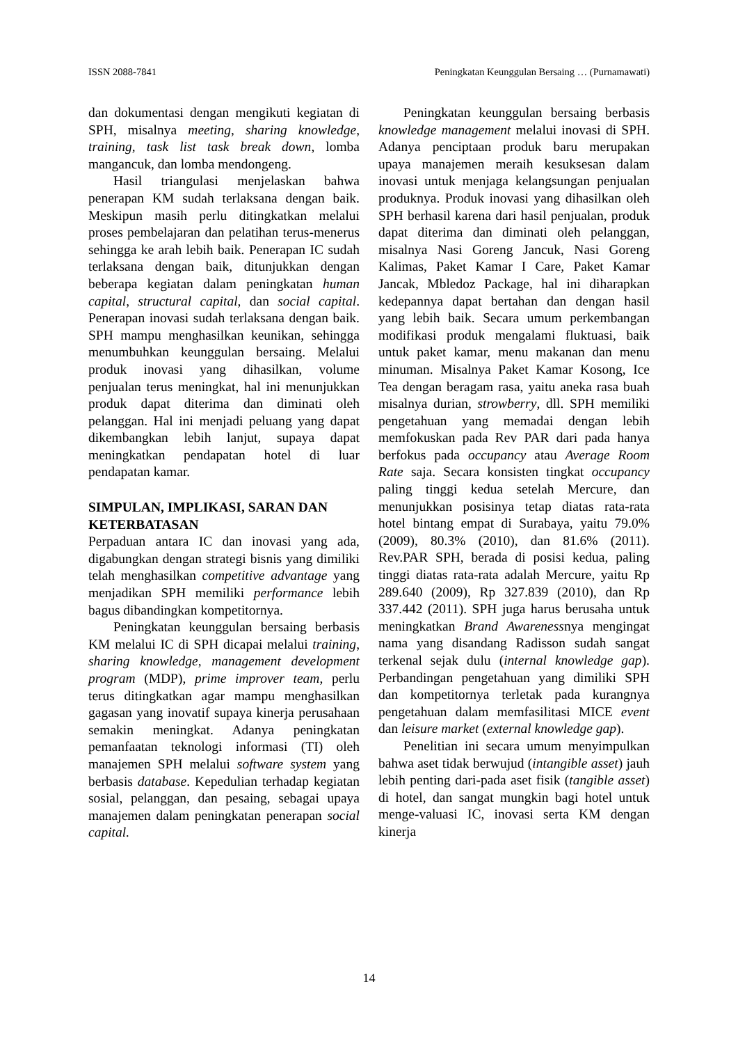ISSN 2088-7841 Peningkatan Keunggulan Bersaing … (Purnamawati)
dan dokumentasi dengan mengikuti kegiatan di SPH, misalnya meeting, sharing knowledge, training, task list task break down, lomba mangancuk, dan lomba mendongeng.
Hasil triangulasi menjelaskan bahwa penerapan KM sudah terlaksana dengan baik. Meskipun masih perlu ditingkatkan melalui proses pembelajaran dan pelatihan terus-menerus sehingga ke arah lebih baik. Penerapan IC sudah terlaksana dengan baik, ditunjukkan dengan beberapa kegiatan dalam peningkatan human capital, structural capital, dan social capital. Penerapan inovasi sudah terlaksana dengan baik. SPH mampu menghasilkan keunikan, sehingga menumbuhkan keunggulan bersaing. Melalui produk inovasi yang dihasilkan, volume penjualan terus meningkat, hal ini menunjukkan produk dapat diterima dan diminati oleh pelanggan. Hal ini menjadi peluang yang dapat dikembangkan lebih lanjut, supaya dapat meningkatkan pendapatan hotel di luar pendapatan kamar.
SIMPULAN, IMPLIKASI, SARAN DAN KETERBATASAN
Perpaduan antara IC dan inovasi yang ada, digabungkan dengan strategi bisnis yang dimiliki telah menghasilkan competitive advantage yang menjadikan SPH memiliki performance lebih bagus dibandingkan kompetitornya.
Peningkatan keunggulan bersaing berbasis KM melalui IC di SPH dicapai melalui training, sharing knowledge, management development program (MDP), prime improver team, perlu terus ditingkatkan agar mampu menghasilkan gagasan yang inovatif supaya kinerja perusahaan semakin meningkat. Adanya peningkatan pemanfaatan teknologi informasi (TI) oleh manajemen SPH melalui software system yang berbasis database. Kepedulian terhadap kegiatan sosial, pelanggan, dan pesaing, sebagai upaya manajemen dalam peningkatan penerapan social capital.
Peningkatan keunggulan bersaing berbasis knowledge management melalui inovasi di SPH. Adanya penciptaan produk baru merupakan upaya manajemen meraih kesuksesan dalam inovasi untuk menjaga kelangsungan penjualan produknya. Produk inovasi yang dihasilkan oleh SPH berhasil karena dari hasil penjualan, produk dapat diterima dan diminati oleh pelanggan, misalnya Nasi Goreng Jancuk, Nasi Goreng Kalimas, Paket Kamar I Care, Paket Kamar Jancak, Mbledoz Package, hal ini diharapkan kedepannya dapat bertahan dan dengan hasil yang lebih baik. Secara umum perkembangan modifikasi produk mengalami fluktuasi, baik untuk paket kamar, menu makanan dan menu minuman. Misalnya Paket Kamar Kosong, Ice Tea dengan beragam rasa, yaitu aneka rasa buah misalnya durian, strowberry, dll. SPH memiliki pengetahuan yang memadai dengan lebih memfokuskan pada Rev PAR dari pada hanya berfokus pada occupancy atau Average Room Rate saja. Secara konsisten tingkat occupancy paling tinggi kedua setelah Mercure, dan menunjukkan posisinya tetap diatas rata-rata hotel bintang empat di Surabaya, yaitu 79.0% (2009), 80.3% (2010), dan 81.6% (2011). Rev.PAR SPH, berada di posisi kedua, paling tinggi diatas rata-rata adalah Mercure, yaitu Rp 289.640 (2009), Rp 327.839 (2010), dan Rp 337.442 (2011). SPH juga harus berusaha untuk meningkatkan Brand Awarenessnya mengingat nama yang disandang Radisson sudah sangat terkenal sejak dulu (internal knowledge gap). Perbandingan pengetahuan yang dimiliki SPH dan kompetitornya terletak pada kurangnya pengetahuan dalam memfasilitasi MICE event dan leisure market (external knowledge gap).
Penelitian ini secara umum menyimpulkan bahwa aset tidak berwujud (intangible asset) jauh lebih penting dari-pada aset fisik (tangible asset) di hotel, dan sangat mungkin bagi hotel untuk menge-valuasi IC, inovasi serta KM dengan kinerja
14